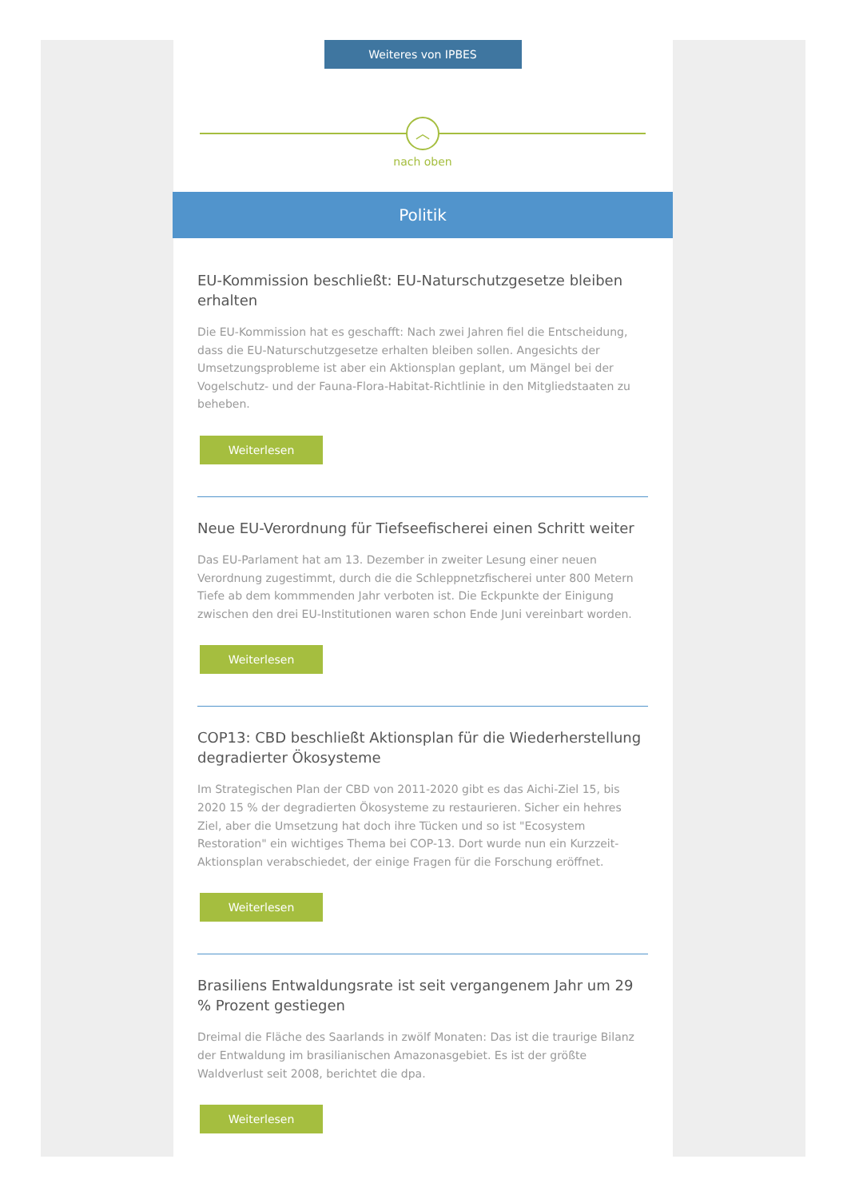Weiteres von IPBES
︿
nach oben
Politik
EU-Kommission beschließt: EU-Naturschutzgesetze bleiben erhalten
Die EU-Kommission hat es geschafft: Nach zwei Jahren fiel die Entscheidung, dass die EU-Naturschutzgesetze erhalten bleiben sollen. Angesichts der Umsetzungsprobleme ist aber ein Aktionsplan geplant, um Mängel bei der Vogelschutz- und der Fauna-Flora-Habitat-Richtlinie in den Mitgliedstaaten zu beheben.
Weiterlesen
Neue EU-Verordnung für Tiefseefischerei einen Schritt weiter
Das EU-Parlament hat am 13. Dezember in zweiter Lesung einer neuen Verordnung zugestimmt, durch die die Schleppnetzfischerei unter 800 Metern Tiefe ab dem kommmenden Jahr verboten ist. Die Eckpunkte der Einigung zwischen den drei EU-Institutionen waren schon Ende Juni vereinbart worden.
Weiterlesen
COP13: CBD beschließt Aktionsplan für die Wiederherstellung degradierter Ökosysteme
Im Strategischen Plan der CBD von 2011-2020 gibt es das Aichi-Ziel 15, bis 2020 15 % der degradierten Ökosysteme zu restaurieren. Sicher ein hehres Ziel, aber die Umsetzung hat doch ihre Tücken und so ist "Ecosystem Restoration" ein wichtiges Thema bei COP-13. Dort wurde nun ein Kurzzeit-Aktionsplan verabschiedet, der einige Fragen für die Forschung eröffnet.
Weiterlesen
Brasiliens Entwaldungsrate ist seit vergangenem Jahr um 29 % Prozent gestiegen
Dreimal die Fläche des Saarlands in zwölf Monaten: Das ist die traurige Bilanz der Entwaldung im brasilianischen Amazonasgebiet. Es ist der größte Waldverlust seit 2008, berichtet die dpa.
Weiterlesen